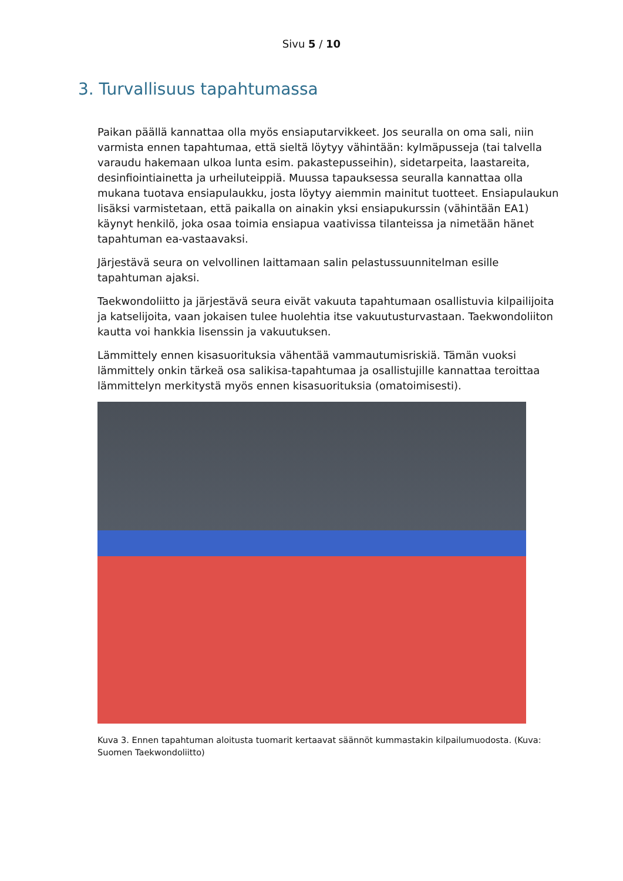Sivu 5 / 10
3. Turvallisuus tapahtumassa
Paikan päällä kannattaa olla myös ensiaputarvikkeet. Jos seuralla on oma sali, niin varmista ennen tapahtumaa, että sieltä löytyy vähintään: kylmäpusseja (tai talvella varaudu hakemaan ulkoa lunta esim. pakastepusseihin), sidetarpeita, laastareita, desinfiointiainetta ja urheiluteippiä. Muussa tapauksessa seuralla kannattaa olla mukana tuotava ensiapulaukku, josta löytyy aiemmin mainitut tuotteet. Ensiapulaukun lisäksi varmistetaan, että paikalla on ainakin yksi ensiapukurssin (vähintään EA1) käynyt henkilö, joka osaa toimia ensiapua vaativissa tilanteissa ja nimetään hänet tapahtuman ea-vastaavaksi.
Järjestävä seura on velvollinen laittamaan salin pelastussuunnitelman esille tapahtuman ajaksi.
Taekwondoliitto ja järjestävä seura eivät vakuuta tapahtumaan osallistuvia kilpailijoita ja katselijoita, vaan jokaisen tulee huolehtia itse vakuutusturvastaan. Taekwondoliiton kautta voi hankkia lisenssin ja vakuutuksen.
Lämmittely ennen kisasuorituksia vähentää vammautumisriskiä. Tämän vuoksi lämmittely onkin tärkeä osa salikisa-tapahtumaa ja osallistujille kannattaa teroittaa lämmittelyn merkitystä myös ennen kisasuorituksia (omatoimisesti).
Kuva 3. Ennen tapahtuman aloitusta tuomarit kertaavat säännöt kummastakin kilpailumuodosta. (Kuva: Suomen Taekwondoliitto)